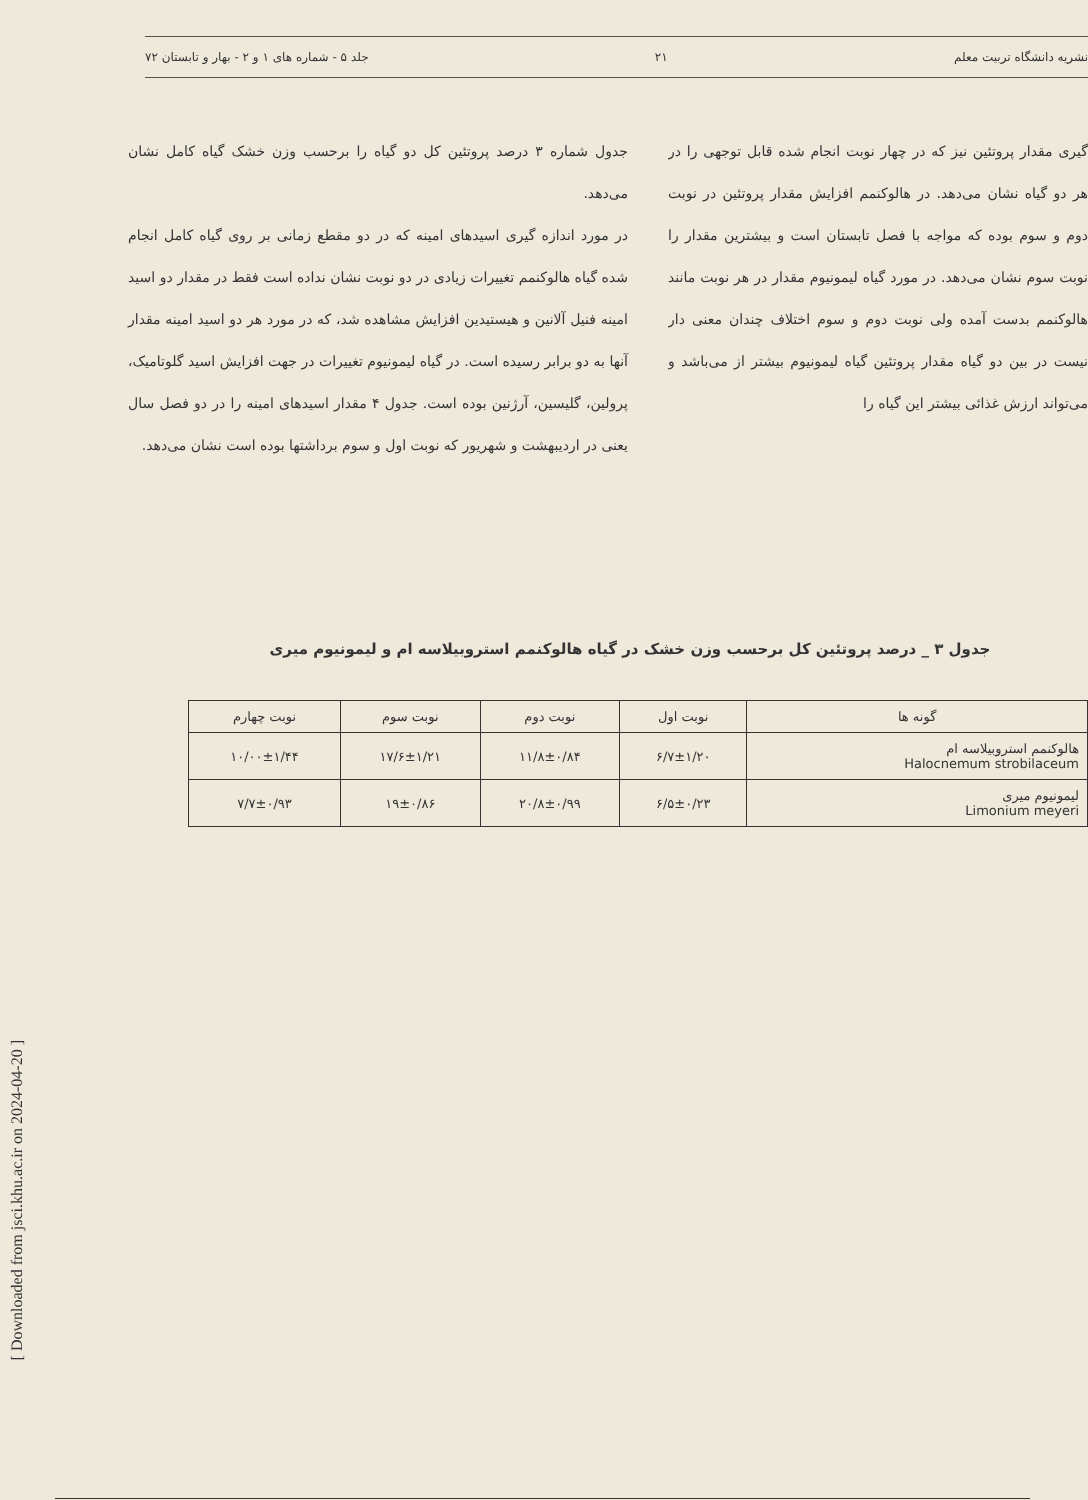نشریه دانشگاه تربیت معلم ۲۱ جلد ۵ - شماره های ۱ و ۲ - بهار و تابستان ۷۲
گیری مقدار پروتئین نیز که در چهار نوبت انجام شده قابل توجهی را در هر دو گیاه نشان می‌دهد. در هالوکنمم افزایش مقدار پروتئین در نوبت دوم و سوم بوده که مواجه با فصل تابستان است و بیشترین مقدار را نوبت سوم نشان می‌دهد. در مورد گیاه لیمونیوم مقدار در هر نوبت مانند هالوکنمم بدست آمده ولی نوبت دوم و سوم اختلاف چندان معنی دار نیست در بین دو گیاه مقدار پروتئین گیاه لیمونیوم بیشتر از می‌باشد و می‌تواند ارزش غذائی بیشتر این گیاه را
جدول شماره ۳ درصد پروتئین کل دو گیاه را برحسب وزن خشک گیاه کامل نشان می‌دهد.
در مورد اندازه گیری اسیدهای امینه که در دو مقطع زمانی بر روی گیاه کامل انجام شده گیاه هالوکنمم تغییرات زیادی در دو نوبت نشان نداده است فقط در مقدار دو اسید امینه فنیل آلانین و هیستیدین افزایش مشاهده شد، که در مورد هر دو اسید امینه مقدار آنها به دو برابر رسیده است. در گیاه لیمونیوم تغییرات در جهت افزایش اسید گلوتامیک، پرولین، گلیسین، آرژنین بوده است. جدول ۴ مقدار اسیدهای امینه را در دو فصل سال یعنی در اردیبهشت و شهریور که نوبت اول و سوم برداشتها بوده است نشان می‌دهد.
جدول ۳ _ درصد پروتئین کل برحسب وزن خشک در گیاه هالوکنمم استروبیلاسه ام و لیمونیوم میری
| گونه ها | نوبت اول | نوبت دوم | نوبت سوم | نوبت چهارم |
| --- | --- | --- | --- | --- |
| هالوکنمم استروبیلاسه ام Halocnemum strobilaceum | ۶/۷±۱/۲۰ | ۱۱/۸±۰/۸۴ | ۱۷/۶±۱/۲۱ | ۱۰/۰۰±۱/۴۴ |
| لیمونیوم میری Limonium meyeri | ۶/۵±۰/۲۳ | ۲۰/۸±۰/۹۹ | ۱۹±۰/۸۶ | ۷/۷±۰/۹۳ |
[ Downloaded from jsci.khu.ac.ir on 2024-04-20 ]